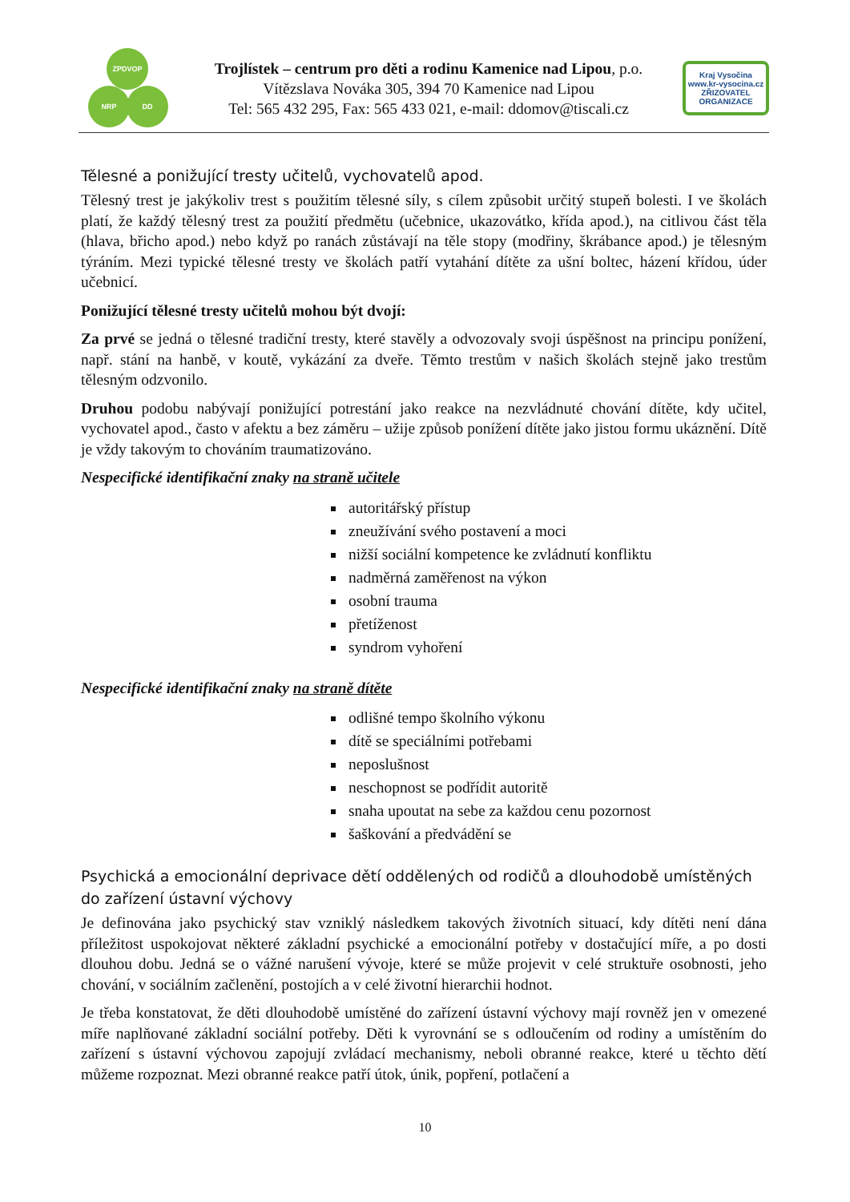ZPDVOP
NRP DD
Trojlístek – centrum pro děti a rodinu Kamenice nad Lipou, p.o.
Vítězslava Nováka 305, 394 70 Kamenice nad Lipou
Tel: 565 432 295, Fax: 565 433 021, e-mail: ddomov@tiscali.cz
Kraj Vysočina
www.kr-vysocina.cz
ZŘIZOVATEL ORGANIZACE
Tělesné a ponižující tresty učitelů, vychovatelů apod.
Tělesný trest je jakýkoliv trest s použitím tělesné síly, s cílem způsobit určitý stupeň bolesti. I ve školách platí, že každý tělesný trest za použití předmětu (učebnice, ukazovátko, křída apod.), na citlivou část těla (hlava, břicho apod.) nebo když po ranách zůstávají na těle stopy (modřiny, škrábance apod.) je tělesným týráním. Mezi typické tělesné tresty ve školách patří vytahání dítěte za ušní boltec, házení křídou, úder učebnicí.
Ponižující tělesné tresty učitelů mohou být dvojí:
Za prvé se jedná o tělesné tradiční tresty, které stavěly a odvozovaly svoji úspěšnost na principu ponížení, např. stání na hanbě, v koutě, vykázání za dveře. Těmto trestům v našich školách stejně jako trestům tělesným odzvonilo.
Druhou podobu nabývají ponižující potrestání jako reakce na nezvládnuté chování dítěte, kdy učitel, vychovatel apod., často v afektu a bez záměru – užije způsob ponížení dítěte jako jistou formu ukáznění. Dítě je vždy takovým to chováním traumatizováno.
Nespecifické identifikační znaky na straně učitele
autoritářský přístup
zneužívání svého postavení a moci
nižší sociální kompetence ke zvládnutí konfliktu
nadměrná zaměřenost na výkon
osobní trauma
přetíženost
syndrom vyhoření
Nespecifické identifikační znaky na straně dítěte
odlišné tempo školního výkonu
dítě se speciálními potřebami
neposlušnost
neschopnost se podřídit autoritě
snaha upoutat na sebe za každou cenu pozornost
šaškování a předvádění se
Psychická a emocionální deprivace dětí oddělených od rodičů a dlouhodobě umístěných do zařízení ústavní výchovy
Je definována jako psychický stav vzniklý následkem takových životních situací, kdy dítěti není dána příležitost uspokojovat některé základní psychické a emocionální potřeby v dostačující míře, a po dosti dlouhou dobu. Jedná se o vážné narušení vývoje, které se může projevit v celé struktuře osobnosti, jeho chování, v sociálním začlenění, postojích a v celé životní hierarchii hodnot.
Je třeba konstatovat, že děti dlouhodobě umístěné do zařízení ústavní výchovy mají rovněž jen v omezené míře naplňované základní sociální potřeby. Děti k vyrovnání se s odloučením od rodiny a umístěním do zařízení s ústavní výchovou zapojují zvládací mechanismy, neboli obranné reakce, které u těchto dětí můžeme rozpoznat. Mezi obranné reakce patří útok, únik, popření, potlačení a
10